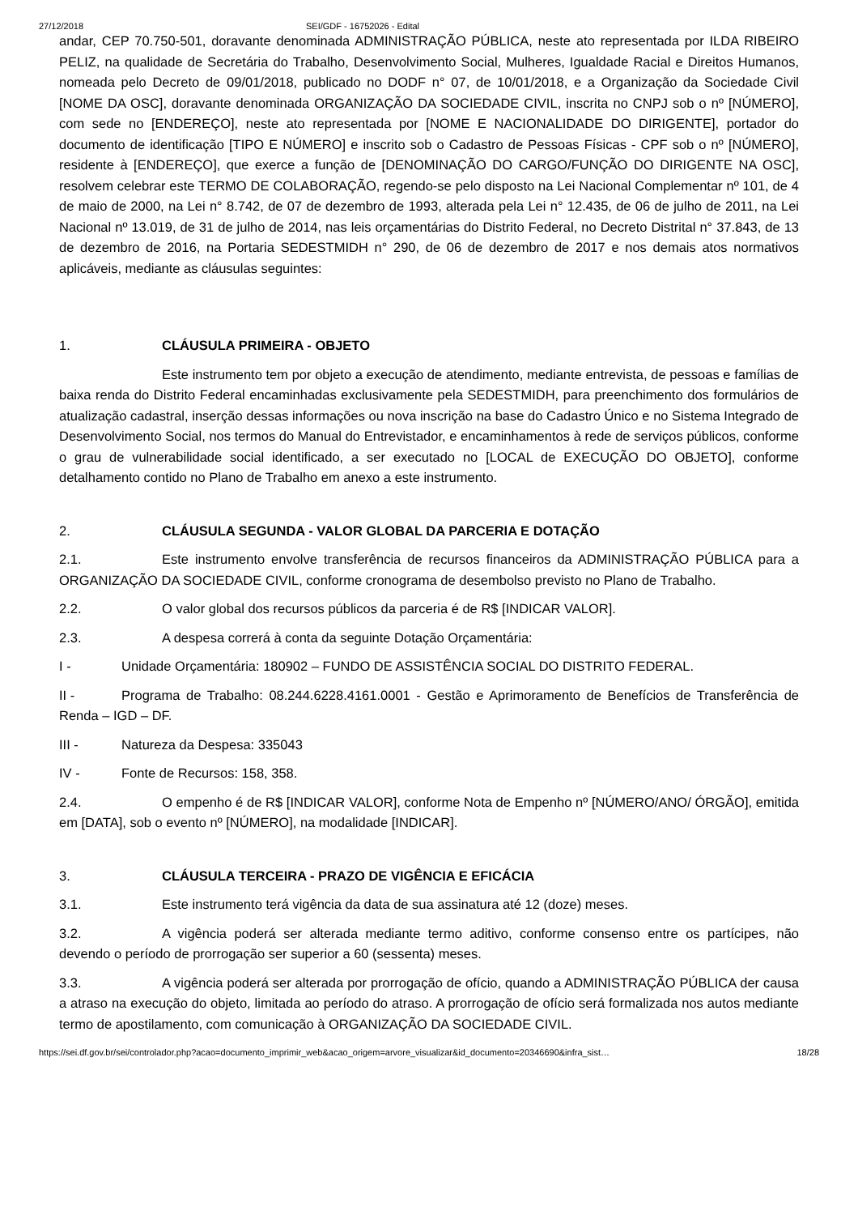27/12/2018 SEI/GDF - 16752026 - Edital
andar, CEP 70.750-501, doravante denominada ADMINISTRAÇÃO PÚBLICA, neste ato representada por ILDA RIBEIRO PELIZ, na qualidade de Secretária do Trabalho, Desenvolvimento Social, Mulheres, Igualdade Racial e Direitos Humanos, nomeada pelo Decreto de 09/01/2018, publicado no DODF n° 07, de 10/01/2018, e a Organização da Sociedade Civil [NOME DA OSC], doravante denominada ORGANIZAÇÃO DA SOCIEDADE CIVIL, inscrita no CNPJ sob o nº [NÚMERO], com sede no [ENDEREÇO], neste ato representada por [NOME E NACIONALIDADE DO DIRIGENTE], portador do documento de identificação [TIPO E NÚMERO] e inscrito sob o Cadastro de Pessoas Físicas - CPF sob o nº [NÚMERO], residente à [ENDEREÇO], que exerce a função de [DENOMINAÇÃO DO CARGO/FUNÇÃO DO DIRIGENTE NA OSC], resolvem celebrar este TERMO DE COLABORAÇÃO, regendo-se pelo disposto na Lei Nacional Complementar nº 101, de 4 de maio de 2000, na Lei n° 8.742, de 07 de dezembro de 1993, alterada pela Lei n° 12.435, de 06 de julho de 2011, na Lei Nacional nº 13.019, de 31 de julho de 2014, nas leis orçamentárias do Distrito Federal, no Decreto Distrital n° 37.843, de 13 de dezembro de 2016, na Portaria SEDESTMIDH n° 290, de 06 de dezembro de 2017 e nos demais atos normativos aplicáveis, mediante as cláusulas seguintes:
1. CLÁUSULA PRIMEIRA - OBJETO
Este instrumento tem por objeto a execução de atendimento, mediante entrevista, de pessoas e famílias de baixa renda do Distrito Federal encaminhadas exclusivamente pela SEDESTMIDH, para preenchimento dos formulários de atualização cadastral, inserção dessas informações ou nova inscrição na base do Cadastro Único e no Sistema Integrado de Desenvolvimento Social, nos termos do Manual do Entrevistador, e encaminhamentos à rede de serviços públicos, conforme o grau de vulnerabilidade social identificado, a ser executado no [LOCAL de EXECUÇÃO DO OBJETO], conforme detalhamento contido no Plano de Trabalho em anexo a este instrumento.
2. CLÁUSULA SEGUNDA - VALOR GLOBAL DA PARCERIA E DOTAÇÃO
2.1. Este instrumento envolve transferência de recursos financeiros da ADMINISTRAÇÃO PÚBLICA para a ORGANIZAÇÃO DA SOCIEDADE CIVIL, conforme cronograma de desembolso previsto no Plano de Trabalho.
2.2. O valor global dos recursos públicos da parceria é de R$ [INDICAR VALOR].
2.3. A despesa correrá à conta da seguinte Dotação Orçamentária:
I - Unidade Orçamentária: 180902 – FUNDO DE ASSISTÊNCIA SOCIAL DO DISTRITO FEDERAL.
II - Programa de Trabalho: 08.244.6228.4161.0001 - Gestão e Aprimoramento de Benefícios de Transferência de Renda – IGD – DF.
III - Natureza da Despesa: 335043
IV - Fonte de Recursos: 158, 358.
2.4. O empenho é de R$ [INDICAR VALOR], conforme Nota de Empenho nº [NÚMERO/ANO/ ÓRGÃO], emitida em [DATA], sob o evento nº [NÚMERO], na modalidade [INDICAR].
3. CLÁUSULA TERCEIRA - PRAZO DE VIGÊNCIA E EFICÁCIA
3.1. Este instrumento terá vigência da data de sua assinatura até 12 (doze) meses.
3.2. A vigência poderá ser alterada mediante termo aditivo, conforme consenso entre os partícipes, não devendo o período de prorrogação ser superior a 60 (sessenta) meses.
3.3. A vigência poderá ser alterada por prorrogação de ofício, quando a ADMINISTRAÇÃO PÚBLICA der causa a atraso na execução do objeto, limitada ao período do atraso. A prorrogação de ofício será formalizada nos autos mediante termo de apostilamento, com comunicação à ORGANIZAÇÃO DA SOCIEDADE CIVIL.
https://sei.df.gov.br/sei/controlador.php?acao=documento_imprimir_web&acao_origem=arvore_visualizar&id_documento=20346690&infra_sist… 18/28